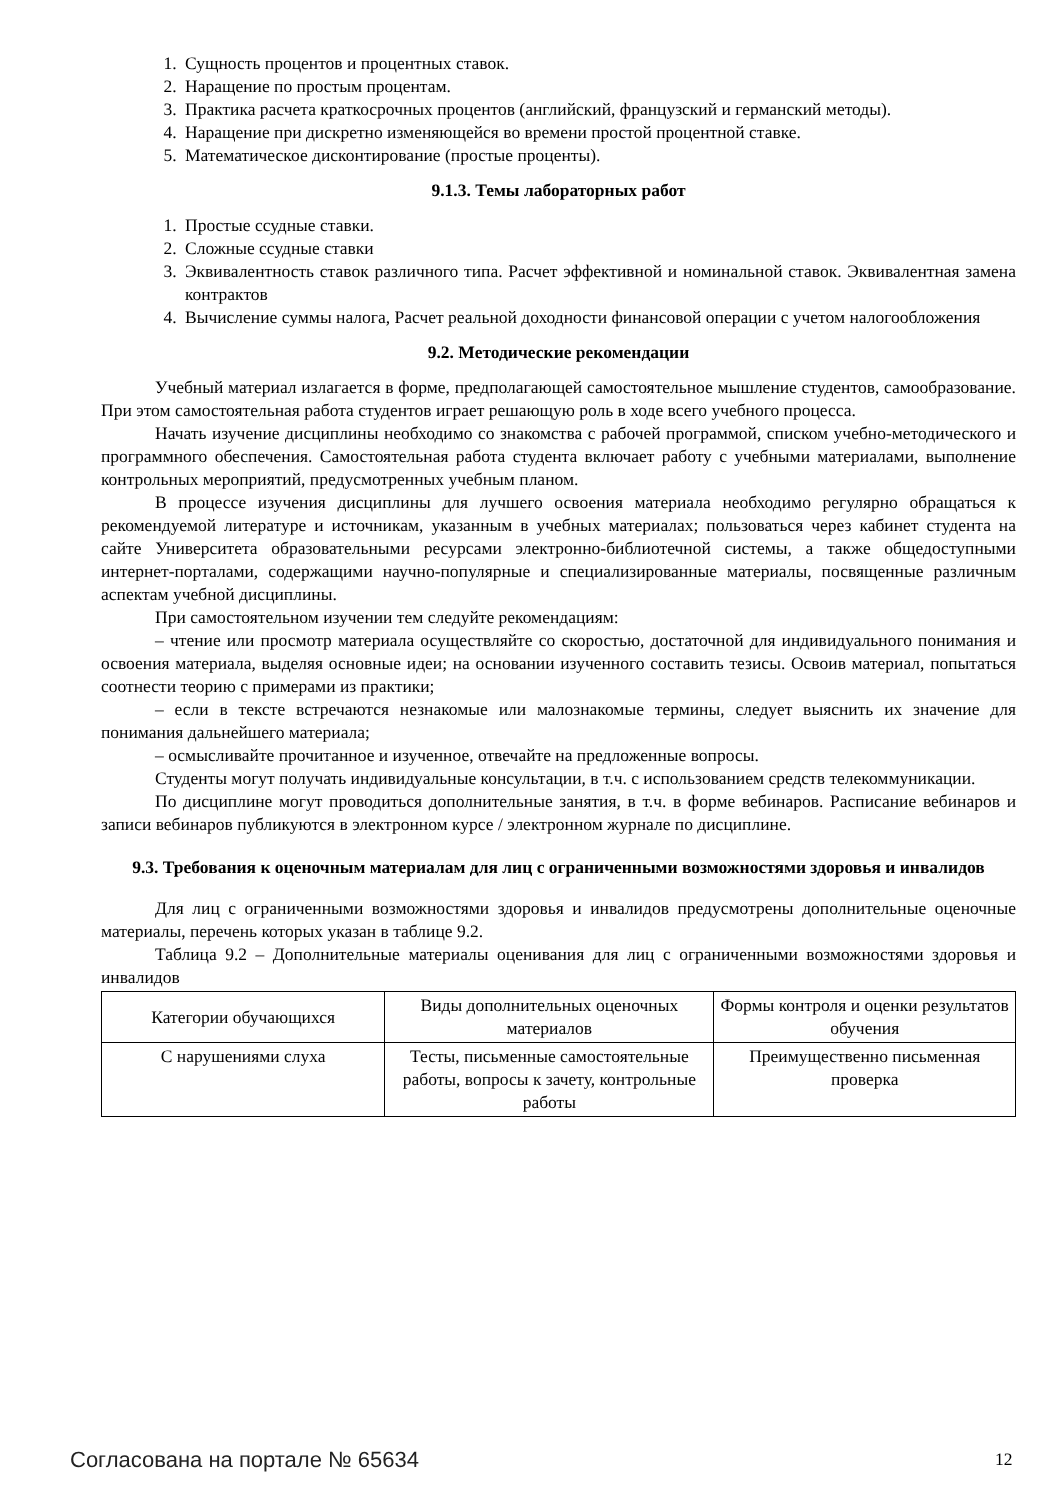1. Сущность процентов и процентных ставок.
2. Наращение по простым процентам.
3. Практика расчета краткосрочных процентов (английский, французский и германский методы).
4. Наращение при дискретно изменяющейся во времени простой процентной ставке.
5. Математическое дисконтирование (простые проценты).
9.1.3. Темы лабораторных работ
1. Простые ссудные ставки.
2. Сложные ссудные ставки
3. Эквивалентность ставок различного типа. Расчет эффективной и номинальной ставок. Эквивалентная замена контрактов
4. Вычисление суммы налога, Расчет реальной доходности финансовой операции с учетом налогообложения
9.2. Методические рекомендации
Учебный материал излагается в форме, предполагающей самостоятельное мышление студентов, самообразование. При этом самостоятельная работа студентов играет решающую роль в ходе всего учебного процесса.
Начать изучение дисциплины необходимо со знакомства с рабочей программой, списком учебно-методического и программного обеспечения. Самостоятельная работа студента включает работу с учебными материалами, выполнение контрольных мероприятий, предусмотренных учебным планом.
В процессе изучения дисциплины для лучшего освоения материала необходимо регулярно обращаться к рекомендуемой литературе и источникам, указанным в учебных материалах; пользоваться через кабинет студента на сайте Университета образовательными ресурсами электронно-библиотечной системы, а также общедоступными интернет-порталами, содержащими научно-популярные и специализированные материалы, посвященные различным аспектам учебной дисциплины.
При самостоятельном изучении тем следуйте рекомендациям:
– чтение или просмотр материала осуществляйте со скоростью, достаточной для индивидуального понимания и освоения материала, выделяя основные идеи; на основании изученного составить тезисы. Освоив материал, попытаться соотнести теорию с примерами из практики;
– если в тексте встречаются незнакомые или малознакомые термины, следует выяснить их значение для понимания дальнейшего материала;
– осмысливайте прочитанное и изученное, отвечайте на предложенные вопросы.
Студенты могут получать индивидуальные консультации, в т.ч. с использованием средств телекоммуникации.
По дисциплине могут проводиться дополнительные занятия, в т.ч. в форме вебинаров. Расписание вебинаров и записи вебинаров публикуются в электронном курсе / электронном журнале по дисциплине.
9.3. Требования к оценочным материалам для лиц с ограниченными возможностями здоровья и инвалидов
Для лиц с ограниченными возможностями здоровья и инвалидов предусмотрены дополнительные оценочные материалы, перечень которых указан в таблице 9.2.
Таблица 9.2 – Дополнительные материалы оценивания для лиц с ограниченными возможностями здоровья и инвалидов
| Категории обучающихся | Виды дополнительных оценочных материалов | Формы контроля и оценки результатов обучения |
| С нарушениями слуха | Тесты, письменные самостоятельные работы, вопросы к зачету, контрольные работы | Преимущественно письменная проверка |
Согласована на портале № 65634 12